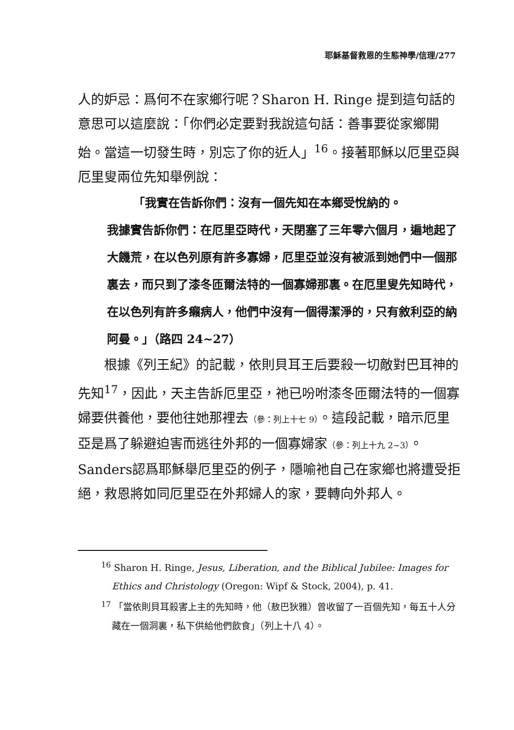耶穌基督救恩的生態神學/信理/277
人的妒忌：爲何不在家鄉行呢？Sharon H. Ringe 提到這句話的意思可以這麼說：「你們必定要對我說這句話：善事要從家鄉開始。當這一切發生時，別忘了你的近人」<sup>16</sup>。接著耶穌以厄里亞與厄里叟兩位先知舉例說：
「我實在告訴你們：沒有一個先知在本鄉受悅納的。
我據實告訴你們：在厄里亞時代，天閉塞了三年零六個月，遍地起了大饑荒，在以色列原有許多寡婦，厄里亞並沒有被派到她們中一個那裏去，而只到了漆冬匝爾法特的一個寡婦那裏。在厄里叟先知時代，在以色列有許多癩病人，他們中沒有一個得潔淨的，只有敘利亞的納阿曼。」（路四 24~27）
根據《列王紀》的記載，依則貝耳王后要殺一切敵對巴耳神的先知<sup>17</sup>，因此，天主告訴厄里亞，祂已吩咐漆冬匝爾法特的一個寡婦要供養他，要他往她那裡去（參：列上十七 9）。這段記載，暗示厄里亞是爲了躲避迫害而逃往外邦的一個寡婦家（參：列上十九 2~3）。Sanders認爲耶穌舉厄里亞的例子，隱喻祂自己在家鄉也將遭受拒絕，救恩將如同厄里亞在外邦婦人的家，要轉向外邦人。
<sup>16</sup> Sharon H. Ringe, Jesus, Liberation, and the Biblical Jubilee: Images for Ethics and Christology (Oregon: Wipf & Stock, 2004), p. 41.
<sup>17</sup> 「當依則貝耳殺害上主的先知時，他（敖巴狄雅）曾收留了一百個先知，每五十人分藏在一個洞裏，私下供給他們飲食」（列上十八 4）。